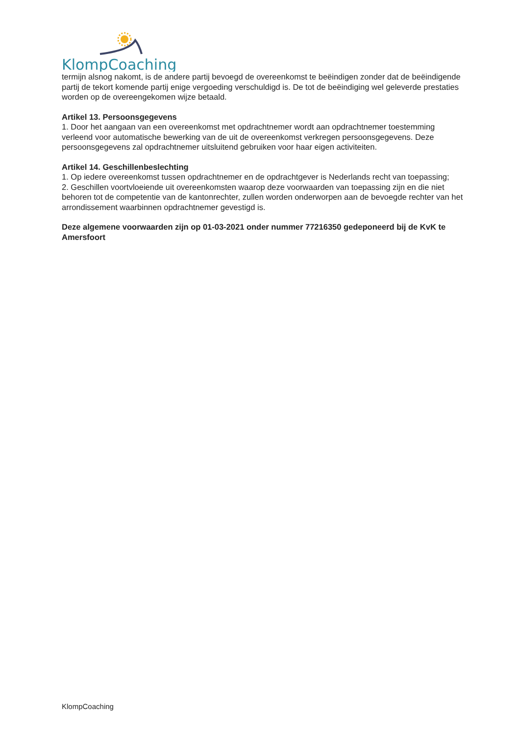KlompCoaching
termijn alsnog nakomt, is de andere partij bevoegd de overeenkomst te beëindigen zonder dat de beëindigende partij de tekort komende partij enige vergoeding verschuldigd is. De tot de beëindiging wel geleverde prestaties worden op de overeengekomen wijze betaald.
Artikel 13. Persoonsgegevens
1. Door het aangaan van een overeenkomst met opdrachtnemer wordt aan opdrachtnemer toestemming verleend voor automatische bewerking van de uit de overeenkomst verkregen persoonsgegevens. Deze persoonsgegevens zal opdrachtnemer uitsluitend gebruiken voor haar eigen activiteiten.
Artikel 14. Geschillenbeslechting
1. Op iedere overeenkomst tussen opdrachtnemer en de opdrachtgever is Nederlands recht van toepassing;
2. Geschillen voortvloeiende uit overeenkomsten waarop deze voorwaarden van toepassing zijn en die niet behoren tot de competentie van de kantonrechter, zullen worden onderworpen aan de bevoegde rechter van het arrondissement waarbinnen opdrachtnemer gevestigd is.
Deze algemene voorwaarden zijn op 01-03-2021 onder nummer 77216350 gedeponeerd bij de KvK te Amersfoort
KlompCoaching